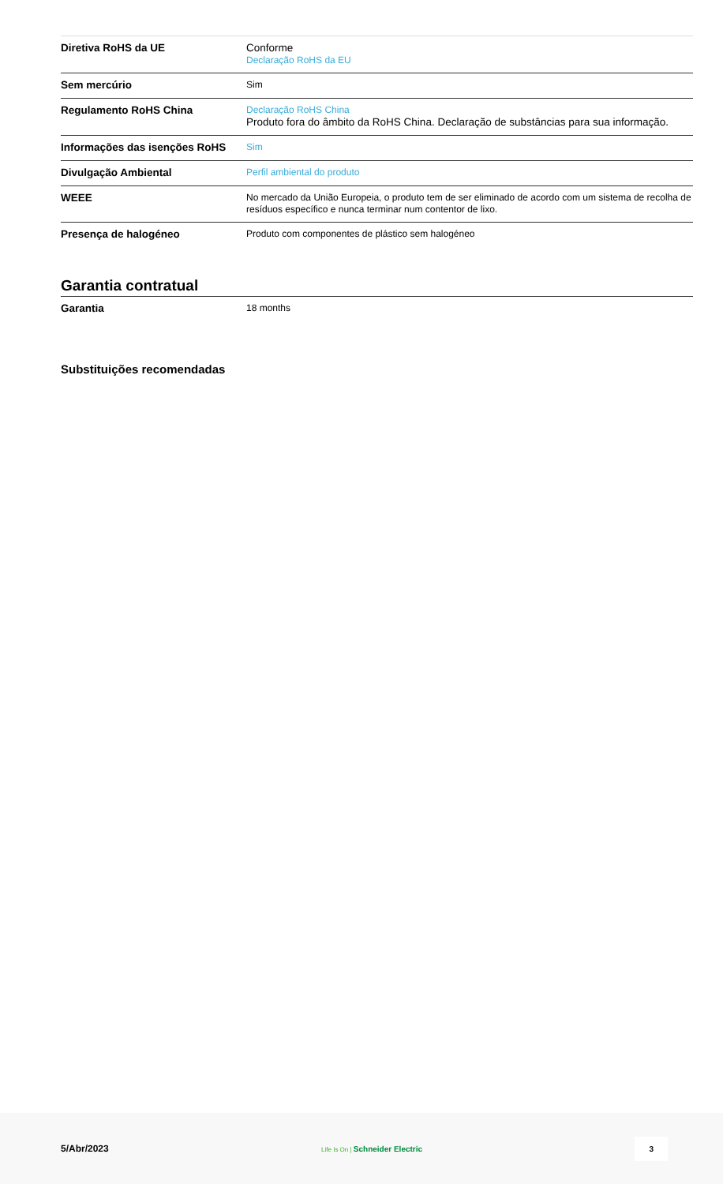| Diretiva RoHS da UE | Conforme Declaração RoHS da EU |
| Sem mercúrio | Sim |
| Regulamento RoHS China | Declaração RoHS China Produto fora do âmbito da RoHS China. Declaração de substâncias para sua informação. |
| Informações das isenções RoHS | Sim |
| Divulgação Ambiental | Perfil ambiental do produto |
| WEEE | No mercado da União Europeia, o produto tem de ser eliminado de acordo com um sistema de recolha de resíduos específico e nunca terminar num contentor de lixo. |
| Presença de halogéneo | Produto com componentes de plástico sem halogéneo |
Garantia contratual
| Garantia | 18 months |
Substituições recomendadas
5/Abr/2023 Life Is On | Schneider Electric 3